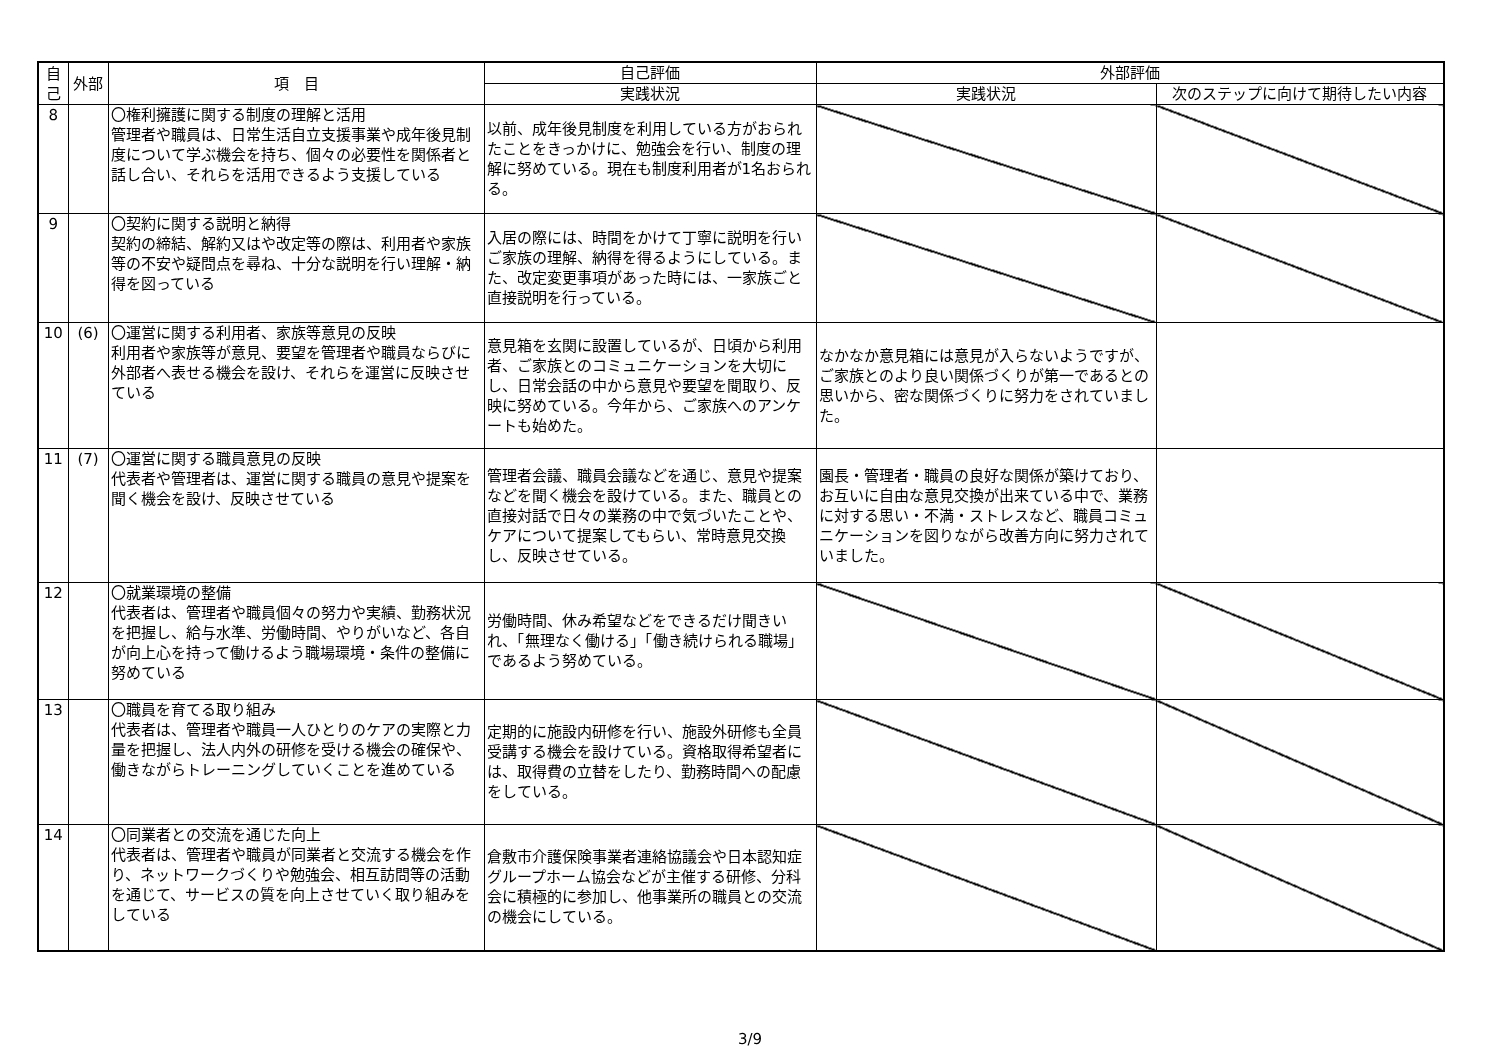| 自己 | 外部 | 項 目 | 自己評価 | 外部評価 | |
| --- | --- | --- | --- | --- | --- |
| | | | 実践状況 | 実践状況 | 次のステップに向けて期待したい内容 |
| 8 | | 〇権利擁護に関する制度の理解と活用 管理者や職員は、日常生活自立支援事業や成年後見制度について学ぶ機会を持ち、個々の必要性を関係者と話し合い、それらを活用できるよう支援している | 以前、成年後見制度を利用している方がおられたことをきっかけに、勉強会を行い、制度の理解に努めている。現在も制度利用者が1名おられる。 | | |
| 9 | | 〇契約に関する説明と納得 契約の締結、解約又はや改定等の際は、利用者や家族等の不安や疑問点を尋ね、十分な説明を行い理解・納得を図っている | 入居の際には、時間をかけて丁寧に説明を行いご家族の理解、納得を得るようにしている。また、改定変更事項があった時には、一家族ごと直接説明を行っている。 | | |
| 10 | (6) | 〇運営に関する利用者、家族等意見の反映 利用者や家族等が意見、要望を管理者や職員ならびに外部者へ表せる機会を設け、それらを運営に反映させている | 意見箱を玄関に設置しているが、日頃から利用者、ご家族とのコミュニケーションを大切にし、日常会話の中から意見や要望を聞取り、反映に努めている。今年から、ご家族へのアンケートも始めた。 | なかなか意見箱には意見が入らないようですが、ご家族とのより良い関係づくりが第一であるとの思いから、密な関係づくりに努力をされていました。 | |
| 11 | (7) | 〇運営に関する職員意見の反映 代表者や管理者は、運営に関する職員の意見や提案を聞く機会を設け、反映させている | 管理者会議、職員会議などを通じ、意見や提案などを聞く機会を設けている。また、職員との直接対話で日々の業務の中で気づいたことや、ケアについて提案してもらい、常時意見交換し、反映させている。 | 園長・管理者・職員の良好な関係が築けており、お互いに自由な意見交換が出来ている中で、業務に対する思い・不満・ストレスなど、職員コミュニケーションを図りながら改善方向に努力されていました。 | |
| 12 | | 〇就業環境の整備 代表者は、管理者や職員個々の努力や実績、勤務状況を把握し、給与水準、労働時間、やりがいなど、各自が向上心を持って働けるよう職場環境・条件の整備に努めている | 労働時間、休み希望などをできるだけ聞きいれ、「無理なく働ける」「働き続けられる職場」であるよう努めている。 | | |
| 13 | | 〇職員を育てる取り組み 代表者は、管理者や職員一人ひとりのケアの実際と力量を把握し、法人内外の研修を受ける機会の確保や、働きながらトレーニングしていくことを進めている | 定期的に施設内研修を行い、施設外研修も全員受講する機会を設けている。資格取得希望者には、取得費の立替をしたり、勤務時間への配慮をしている。 | | |
| 14 | | 〇同業者との交流を通じた向上 代表者は、管理者や職員が同業者と交流する機会を作り、ネットワークづくりや勉強会、相互訪問等の活動を通じて、サービスの質を向上させていく取り組みをしている | 倉敷市介護保険事業者連絡協議会や日本認知症グループホーム協会などが主催する研修、分科会に積極的に参加し、他事業所の職員との交流の機会にしている。 | | |
3/9